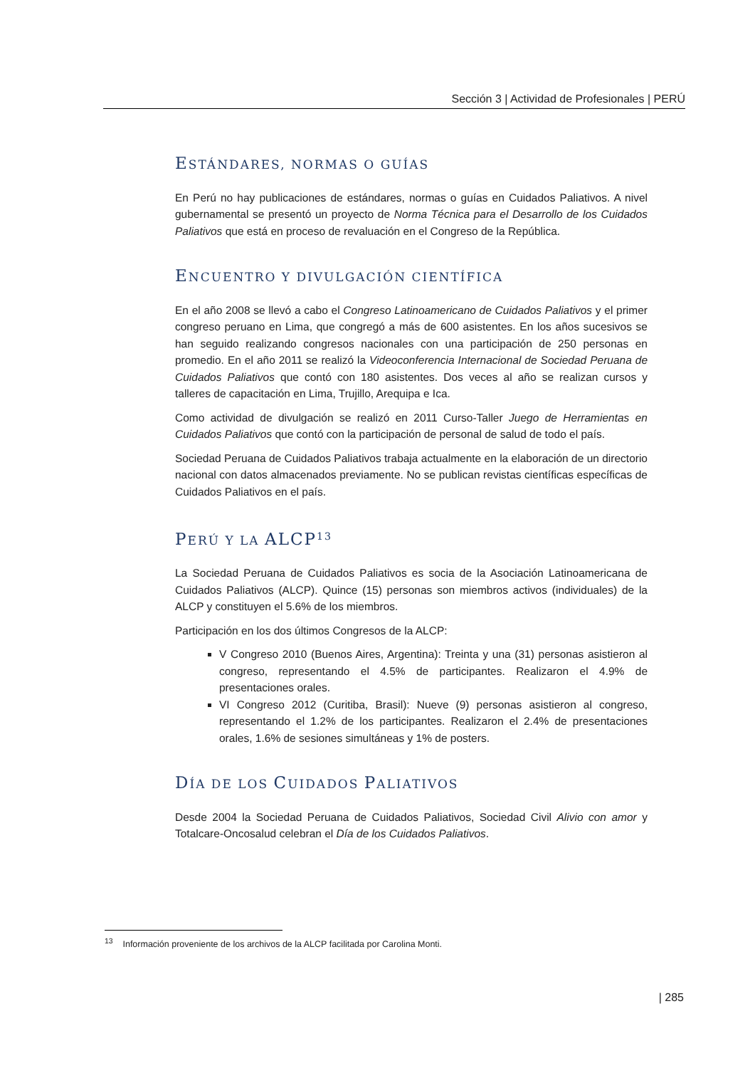Sección 3 | Actividad de Profesionales | PERÚ
ESTÁNDARES, NORMAS O GUÍAS
En Perú no hay publicaciones de estándares, normas o guías en Cuidados Paliativos. A nivel gubernamental se presentó un proyecto de Norma Técnica para el Desarrollo de los Cuidados Paliativos que está en proceso de revaluación en el Congreso de la República.
ENCUENTRO Y DIVULGACIÓN CIENTÍFICA
En el año 2008 se llevó a cabo el Congreso Latinoamericano de Cuidados Paliativos y el primer congreso peruano en Lima, que congregó a más de 600 asistentes. En los años sucesivos se han seguido realizando congresos nacionales con una participación de 250 personas en promedio. En el año 2011 se realizó la Videoconferencia Internacional de Sociedad Peruana de Cuidados Paliativos que contó con 180 asistentes. Dos veces al año se realizan cursos y talleres de capacitación en Lima, Trujillo, Arequipa e Ica.
Como actividad de divulgación se realizó en 2011 Curso-Taller Juego de Herramientas en Cuidados Paliativos que contó con la participación de personal de salud de todo el país.
Sociedad Peruana de Cuidados Paliativos trabaja actualmente en la elaboración de un directorio nacional con datos almacenados previamente. No se publican revistas científicas específicas de Cuidados Paliativos en el país.
PERÚ Y LA ALCP<sup>13</sup>
La Sociedad Peruana de Cuidados Paliativos es socia de la Asociación Latinoamericana de Cuidados Paliativos (ALCP). Quince (15) personas son miembros activos (individuales) de la ALCP y constituyen el 5.6% de los miembros.
Participación en los dos últimos Congresos de la ALCP:
V Congreso 2010 (Buenos Aires, Argentina): Treinta y una (31) personas asistieron al congreso, representando el 4.5% de participantes. Realizaron el 4.9% de presentaciones orales.
VI Congreso 2012 (Curitiba, Brasil): Nueve (9) personas asistieron al congreso, representando el 1.2% de los participantes. Realizaron el 2.4% de presentaciones orales, 1.6% de sesiones simultáneas y 1% de posters.
DÍA DE LOS CUIDADOS PALIATIVOS
Desde 2004 la Sociedad Peruana de Cuidados Paliativos, Sociedad Civil Alivio con amor y Totalcare-Oncosalud celebran el Día de los Cuidados Paliativos.
<sup>13</sup> Información proveniente de los archivos de la ALCP facilitada por Carolina Monti.
| 285